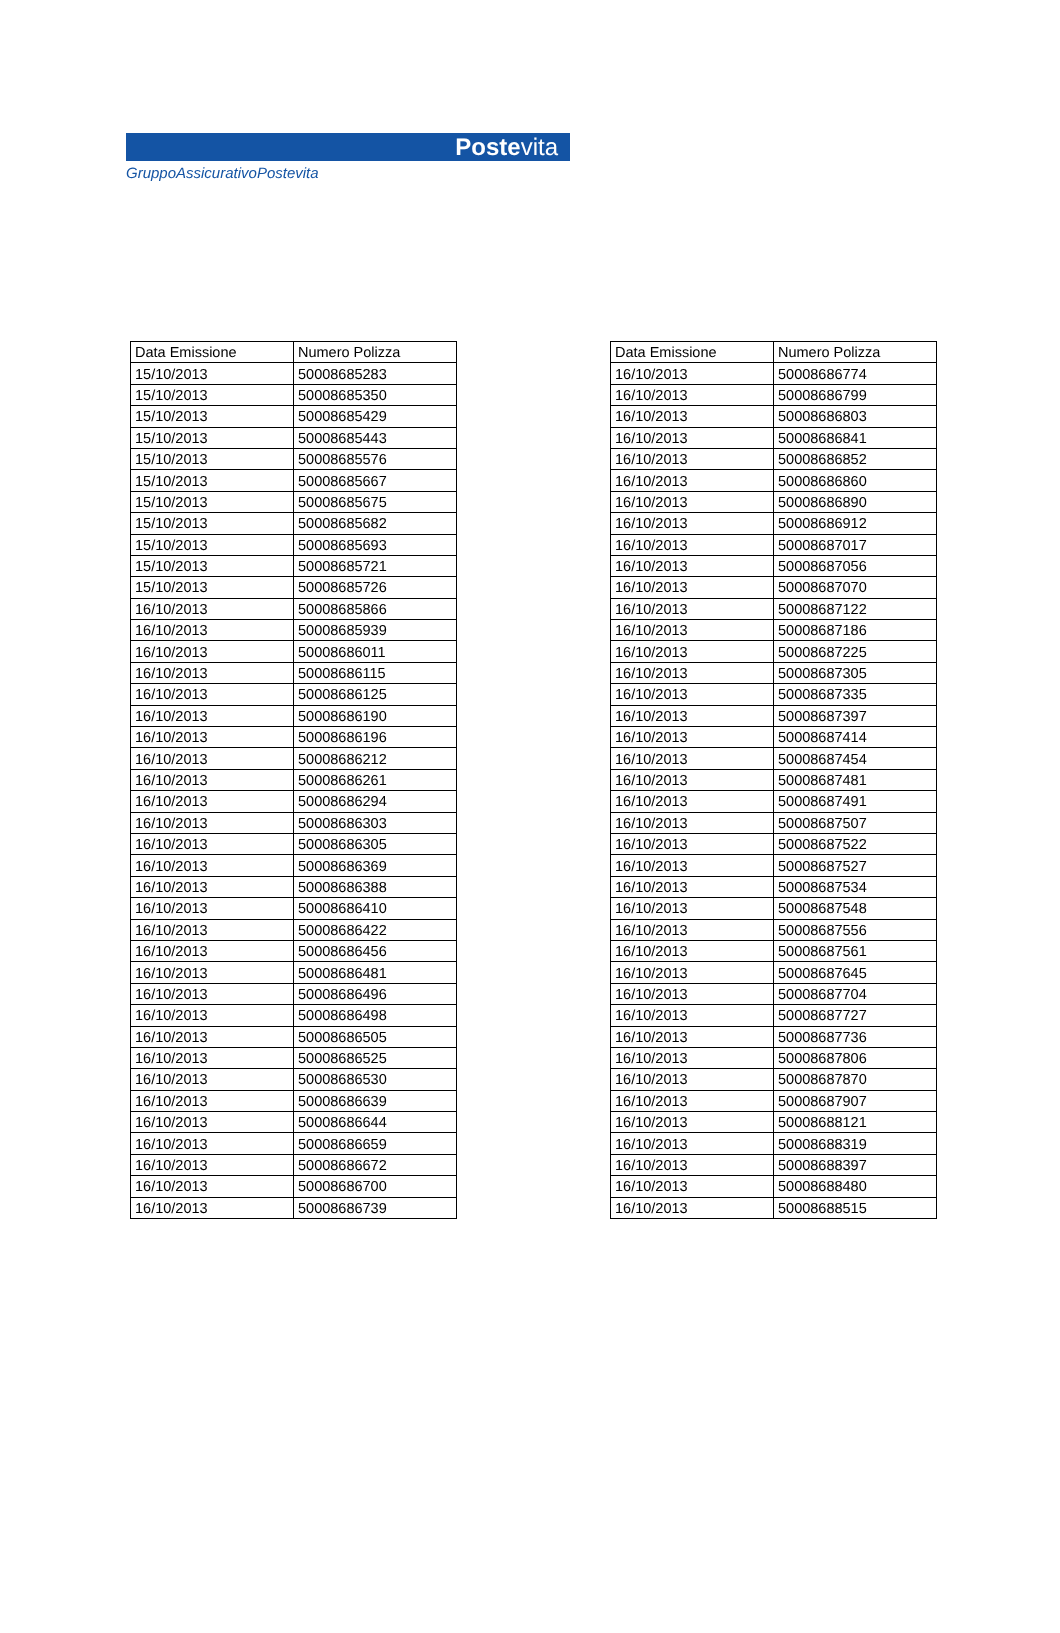Postevita
GruppoAssicurativoPostevita
| Data Emissione | Numero Polizza |
| --- | --- |
| 15/10/2013 | 50008685283 |
| 15/10/2013 | 50008685350 |
| 15/10/2013 | 50008685429 |
| 15/10/2013 | 50008685443 |
| 15/10/2013 | 50008685576 |
| 15/10/2013 | 50008685667 |
| 15/10/2013 | 50008685675 |
| 15/10/2013 | 50008685682 |
| 15/10/2013 | 50008685693 |
| 15/10/2013 | 50008685721 |
| 15/10/2013 | 50008685726 |
| 16/10/2013 | 50008685866 |
| 16/10/2013 | 50008685939 |
| 16/10/2013 | 50008686011 |
| 16/10/2013 | 50008686115 |
| 16/10/2013 | 50008686125 |
| 16/10/2013 | 50008686190 |
| 16/10/2013 | 50008686196 |
| 16/10/2013 | 50008686212 |
| 16/10/2013 | 50008686261 |
| 16/10/2013 | 50008686294 |
| 16/10/2013 | 50008686303 |
| 16/10/2013 | 50008686305 |
| 16/10/2013 | 50008686369 |
| 16/10/2013 | 50008686388 |
| 16/10/2013 | 50008686410 |
| 16/10/2013 | 50008686422 |
| 16/10/2013 | 50008686456 |
| 16/10/2013 | 50008686481 |
| 16/10/2013 | 50008686496 |
| 16/10/2013 | 50008686498 |
| 16/10/2013 | 50008686505 |
| 16/10/2013 | 50008686525 |
| 16/10/2013 | 50008686530 |
| 16/10/2013 | 50008686639 |
| 16/10/2013 | 50008686644 |
| 16/10/2013 | 50008686659 |
| 16/10/2013 | 50008686672 |
| 16/10/2013 | 50008686700 |
| 16/10/2013 | 50008686739 |
| Data Emissione | Numero Polizza |
| --- | --- |
| 16/10/2013 | 50008686774 |
| 16/10/2013 | 50008686799 |
| 16/10/2013 | 50008686803 |
| 16/10/2013 | 50008686841 |
| 16/10/2013 | 50008686852 |
| 16/10/2013 | 50008686860 |
| 16/10/2013 | 50008686890 |
| 16/10/2013 | 50008686912 |
| 16/10/2013 | 50008687017 |
| 16/10/2013 | 50008687056 |
| 16/10/2013 | 50008687070 |
| 16/10/2013 | 50008687122 |
| 16/10/2013 | 50008687186 |
| 16/10/2013 | 50008687225 |
| 16/10/2013 | 50008687305 |
| 16/10/2013 | 50008687335 |
| 16/10/2013 | 50008687397 |
| 16/10/2013 | 50008687414 |
| 16/10/2013 | 50008687454 |
| 16/10/2013 | 50008687481 |
| 16/10/2013 | 50008687491 |
| 16/10/2013 | 50008687507 |
| 16/10/2013 | 50008687522 |
| 16/10/2013 | 50008687527 |
| 16/10/2013 | 50008687534 |
| 16/10/2013 | 50008687548 |
| 16/10/2013 | 50008687556 |
| 16/10/2013 | 50008687561 |
| 16/10/2013 | 50008687645 |
| 16/10/2013 | 50008687704 |
| 16/10/2013 | 50008687727 |
| 16/10/2013 | 50008687736 |
| 16/10/2013 | 50008687806 |
| 16/10/2013 | 50008687870 |
| 16/10/2013 | 50008687907 |
| 16/10/2013 | 50008688121 |
| 16/10/2013 | 50008688319 |
| 16/10/2013 | 50008688397 |
| 16/10/2013 | 50008688480 |
| 16/10/2013 | 50008688515 |